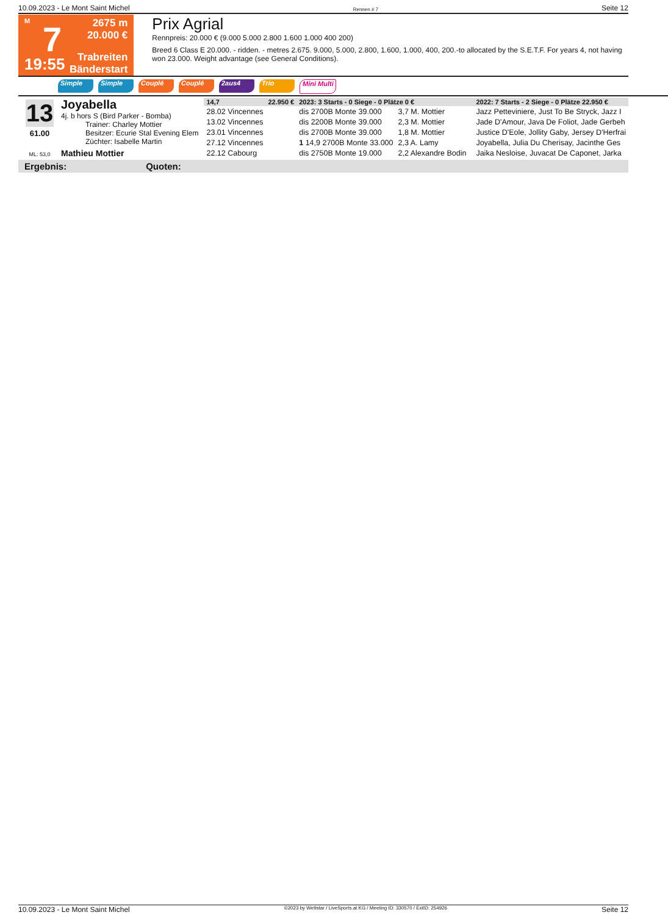10.09.2023 - Le Mont Saint Michel Rennen # 7 Seite 12
M
7
19:55
2675 m
20.000 €
Trabreiten
Bänderstart
Prix Agrial
Rennpreis: 20.000 € (9.000 5.000 2.800 1.600 1.000 400 200)
Breed 6 Class E 20.000. - ridden. - metres 2.675. 9.000, 5.000, 2.800, 1.600, 1.000, 400, 200.-to allocated by the S.E.T.F. For years 4, not having won 23.000. Weight advantage (see General Conditions).
Simple Simple Couplé Couplé 2aus4 Trio Mini Multi
13
61.00
ML: 53,0
Joyabella
4j. b hors S (Bird Parker - Bomba)
Trainer: Charley Mottier
Besitzer: Ecurie Stal Evening Elem
Züchter: Isabelle Martin
Mathieu Mottier
| 14,7 | 22.950 € | 2023: 3 Starts - 0 Siege - 0 Plätze 0 € | | | 2022: 7 Starts - 2 Siege - 0 Plätze 22.950 € |
| 28.02 Vincennes | | dis 2700B Monte 39.000 | 3,7 M. Mottier | | Jazz Petteviniere, Just To Be Stryck, Jazz I |
| 13.02 Vincennes | | dis 2200B Monte 39.000 | 2,3 M. Mottier | | Jade D'Amour, Java De Foliot, Jade Gerbeh |
| 23.01 Vincennes | | dis 2700B Monte 39.000 | 1,8 M. Mottier | | Justice D'Eole, Jollity Gaby, Jersey D'Herfrai |
| 27.12 Vincennes | | 1 14,9 2700B Monte 33.000 | 2,3 A. Lamy | | Joyabella, Julia Du Cherisay, Jacinthe Ges |
| 22.12 Cabourg | | dis 2750B Monte 19.000 | 2,2 Alexandre Bodin | | Jaika Nesloise, Juvacat De Caponet, Jarka |
Ergebnis: Quoten:
10.09.2023 - Le Mont Saint Michel ©2023 by Wettstar / LiveSports.at KG / Meeting ID: 330570 / ExtID: 254926 Seite 12